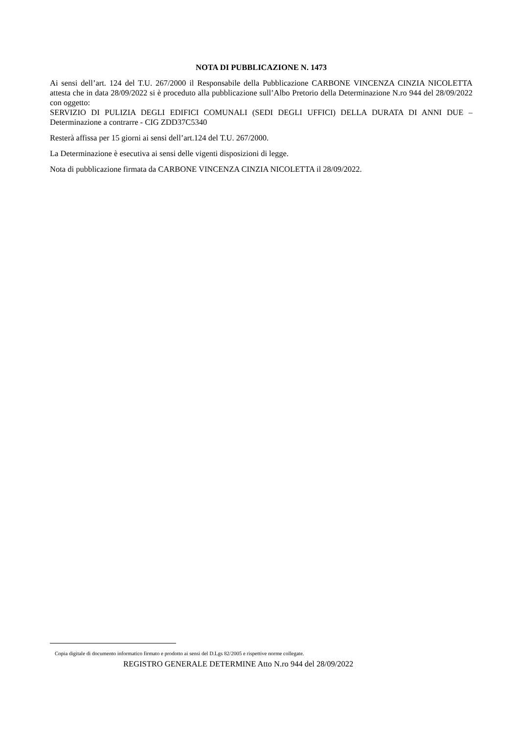NOTA DI PUBBLICAZIONE N. 1473
Ai sensi dell’art. 124 del T.U. 267/2000 il Responsabile della Pubblicazione CARBONE VINCENZA CINZIA NICOLETTA attesta che in data 28/09/2022 si è proceduto alla pubblicazione sull’Albo Pretorio della Determinazione N.ro 944 del 28/09/2022 con oggetto:
SERVIZIO DI PULIZIA DEGLI EDIFICI COMUNALI (SEDI DEGLI UFFICI) DELLA DURATA DI ANNI DUE – Determinazione a contrarre - CIG ZDD37C5340
Resterà affissa per 15 giorni ai sensi dell’art.124 del T.U. 267/2000.
La Determinazione è esecutiva ai sensi delle vigenti disposizioni di legge.
Nota di pubblicazione firmata da CARBONE VINCENZA CINZIA NICOLETTA il 28/09/2022.
Copia digitale di documento informatico firmato e prodotto ai sensi del D.Lgs 82/2005 e rispettive norme collegate.
REGISTRO GENERALE DETERMINE Atto N.ro 944 del 28/09/2022